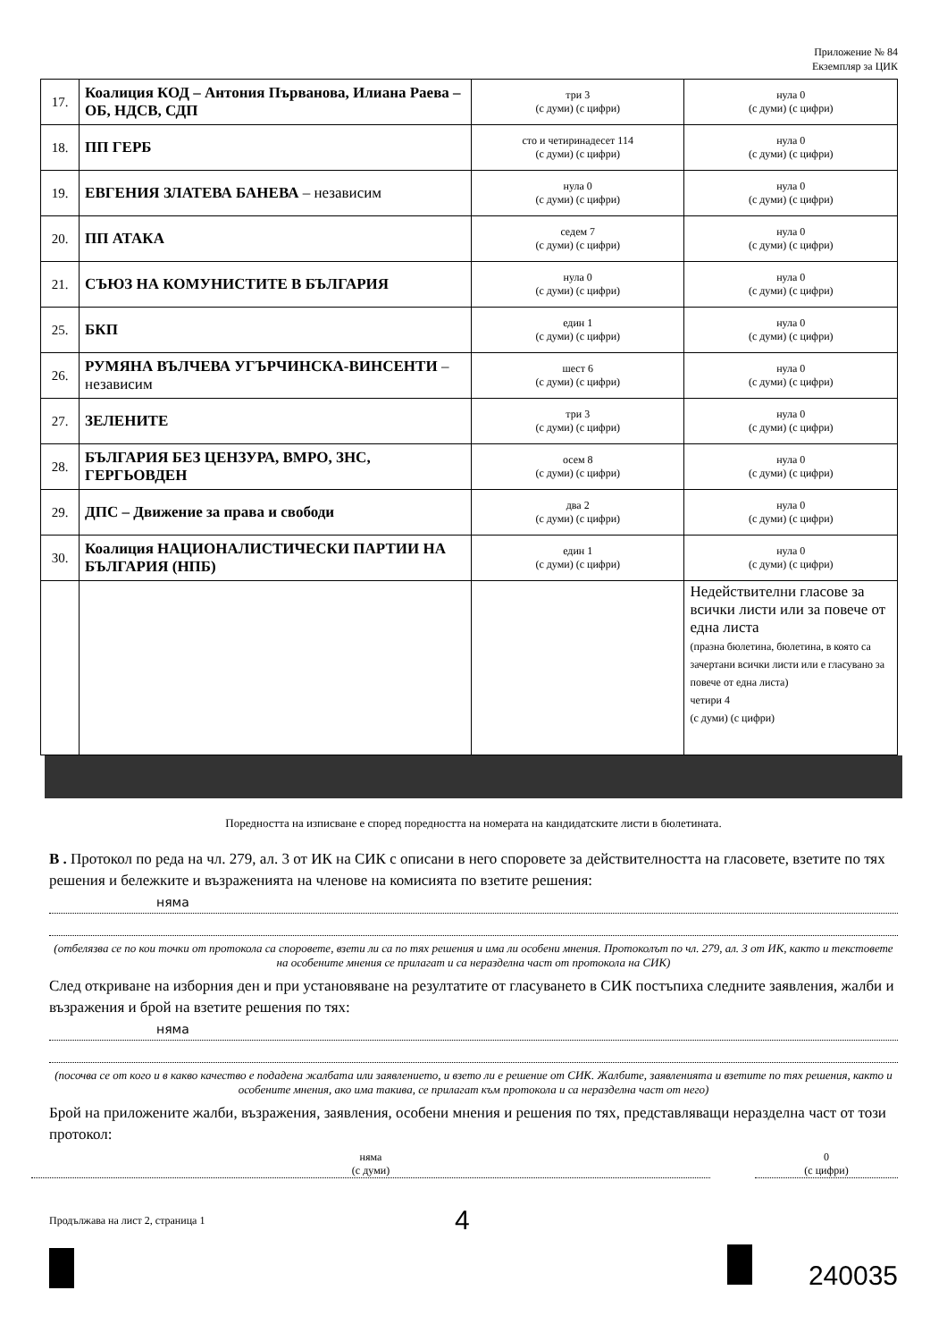Приложение № 84
Екземпляр за ЦИК
| 17. | Коалиция КОД – Антония Първанова, Илиана Раева – ОБ, НДСВ, СДП | три 3 (с думи) (с цифри) | нула 0 (с думи) (с цифри) |
| 18. | ПП ГЕРБ | сто и четиринадесет 114 (с думи) (с цифри) | нула 0 (с думи) (с цифри) |
| 19. | ЕВГЕНИЯ ЗЛАТЕВА БАНЕВА – независим | нула 0 (с думи) (с цифри) | нула 0 (с думи) (с цифри) |
| 20. | ПП АТАКА | седем 7 (с думи) (с цифри) | нула 0 (с думи) (с цифри) |
| 21. | СЪЮЗ НА КОМУНИСТИТЕ В БЪЛГАРИЯ | нула 0 (с думи) (с цифри) | нула 0 (с думи) (с цифри) |
| 25. | БКП | един 1 (с думи) (с цифри) | нула 0 (с думи) (с цифри) |
| 26. | РУМЯНА ВЪЛЧЕВА УГЪРЧИНСКА-ВИНСЕНТИ – независим | шест 6 (с думи) (с цифри) | нула 0 (с думи) (с цифри) |
| 27. | ЗЕЛЕНИТЕ | три 3 (с думи) (с цифри) | нула 0 (с думи) (с цифри) |
| 28. | БЪЛГАРИЯ БЕЗ ЦЕНЗУРА, ВМРО, ЗНС, ГЕРГЬОВДЕН | осем 8 (с думи) (с цифри) | нула 0 (с думи) (с цифри) |
| 29. | ДПС – Движение за права и свободи | два 2 (с думи) (с цифри) | нула 0 (с думи) (с цифри) |
| 30. | Коалиция НАЦИОНАЛИСТИЧЕСКИ ПАРТИИ НА БЪЛГАРИЯ (НПБ) | един 1 (с думи) (с цифри) | нула 0 (с думи) (с цифри) |
| | | | Недействителни гласове за всички листи или за повече от една листа (празна бюлетина, бюлетина, в която са зачертани всички листи или е гласувано за повече от една листа) четири 4 (с думи) (с цифри) |
Поредността на изписване е според поредността на номерата на кандидатските листи в бюлетината.
В . Протокол по реда на чл. 279, ал. 3 от ИК на СИК с описани в него споровете за действителността на гласовете, взетите по тях решения и бележките и възраженията на членове на комисията по взетите решения:
няма
(отбелязва се по кои точки от протокола са споровете, взети ли са по тях решения и има ли особени мнения. Протоколът по чл. 279, ал. 3 от ИК, както и текстовете на особените мнения се прилагат и са неразделна част от протокола на СИК)
След откриване на изборния ден и при установяване на резултатите от гласуването в СИК постъпиха следните заявления, жалби и възражения и брой на взетите решения по тях:
няма
(посочва се от кого и в какво качество е подадена жалбата или заявлението, и взето ли е решение от СИК. Жалбите, заявленията и взетите по тях решения, както и особените мнения, ако има такива, се прилагат към протокола и са неразделна част от него)
Брой на приложените жалби, възражения, заявления, особени мнения и решения по тях, представляващи неразделна част от този протокол:
няма
(с думи)
0
(с цифри)
Продължава на лист 2, страница 1 4
240035